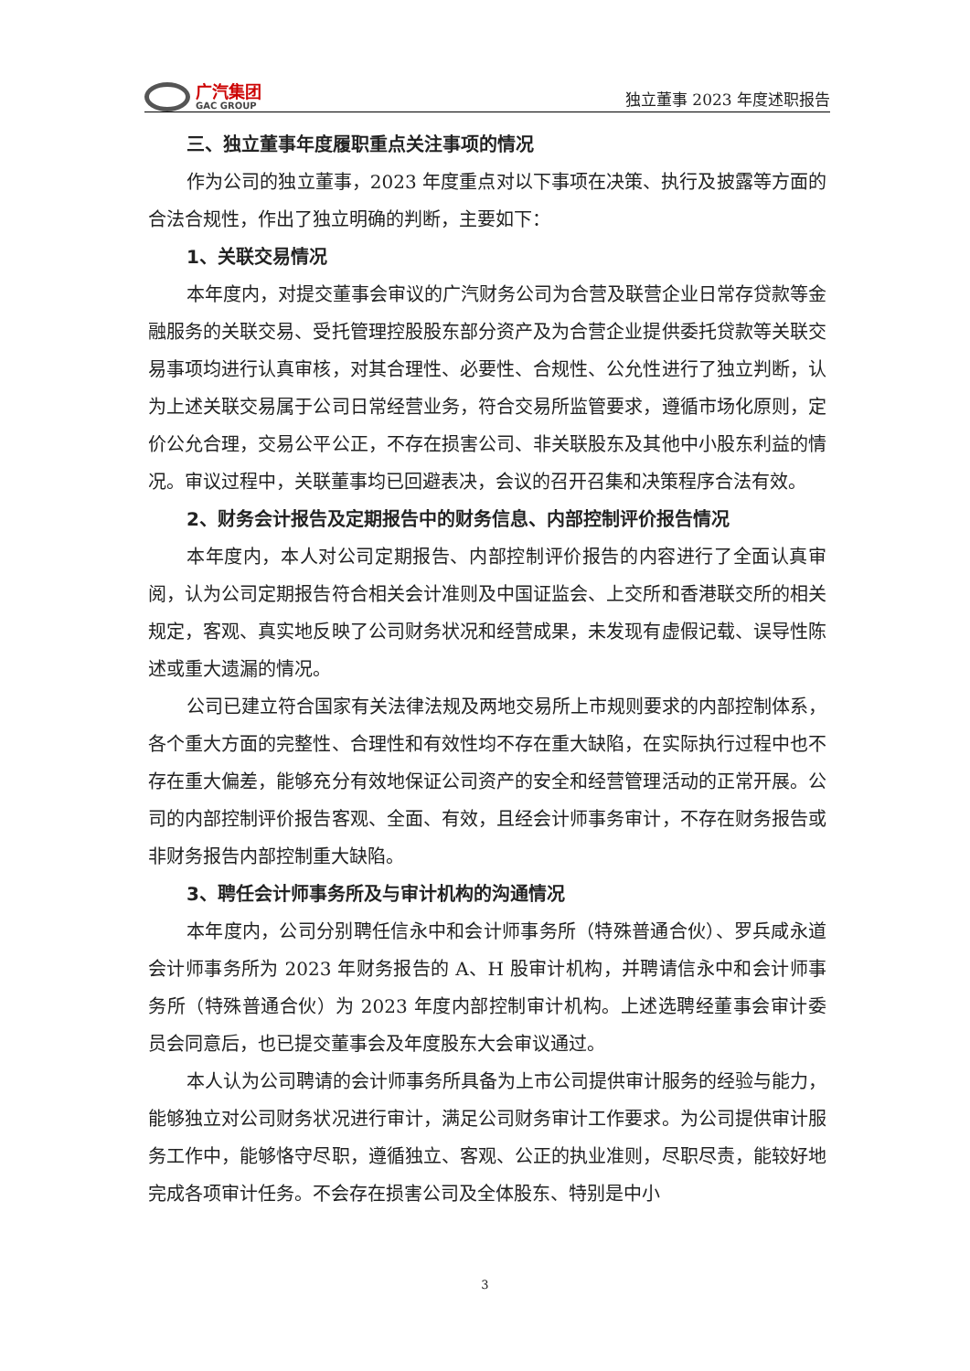广汽集团
GAC GROUP
独立董事 2023 年度述职报告
三、独立董事年度履职重点关注事项的情况
作为公司的独立董事，2023 年度重点对以下事项在决策、执行及披露等方面的合法合规性，作出了独立明确的判断，主要如下：
1、关联交易情况
本年度内，对提交董事会审议的广汽财务公司为合营及联营企业日常存贷款等金融服务的关联交易、受托管理控股股东部分资产及为合营企业提供委托贷款等关联交易事项均进行认真审核，对其合理性、必要性、合规性、公允性进行了独立判断，认为上述关联交易属于公司日常经营业务，符合交易所监管要求，遵循市场化原则，定价公允合理，交易公平公正，不存在损害公司、非关联股东及其他中小股东利益的情况。审议过程中，关联董事均已回避表决，会议的召开召集和决策程序合法有效。
2、财务会计报告及定期报告中的财务信息、内部控制评价报告情况
本年度内，本人对公司定期报告、内部控制评价报告的内容进行了全面认真审阅，认为公司定期报告符合相关会计准则及中国证监会、上交所和香港联交所的相关规定，客观、真实地反映了公司财务状况和经营成果，未发现有虚假记载、误导性陈述或重大遗漏的情况。
公司已建立符合国家有关法律法规及两地交易所上市规则要求的内部控制体系，各个重大方面的完整性、合理性和有效性均不存在重大缺陷，在实际执行过程中也不存在重大偏差，能够充分有效地保证公司资产的安全和经营管理活动的正常开展。公司的内部控制评价报告客观、全面、有效，且经会计师事务审计，不存在财务报告或非财务报告内部控制重大缺陷。
3、聘任会计师事务所及与审计机构的沟通情况
本年度内，公司分别聘任信永中和会计师事务所（特殊普通合伙）、罗兵咸永道会计师事务所为 2023 年财务报告的 A、H 股审计机构，并聘请信永中和会计师事务所（特殊普通合伙）为 2023 年度内部控制审计机构。上述选聘经董事会审计委员会同意后，也已提交董事会及年度股东大会审议通过。
本人认为公司聘请的会计师事务所具备为上市公司提供审计服务的经验与能力，能够独立对公司财务状况进行审计，满足公司财务审计工作要求。为公司提供审计服务工作中，能够恪守尽职，遵循独立、客观、公正的执业准则，尽职尽责，能较好地完成各项审计任务。不会存在损害公司及全体股东、特别是中小
3